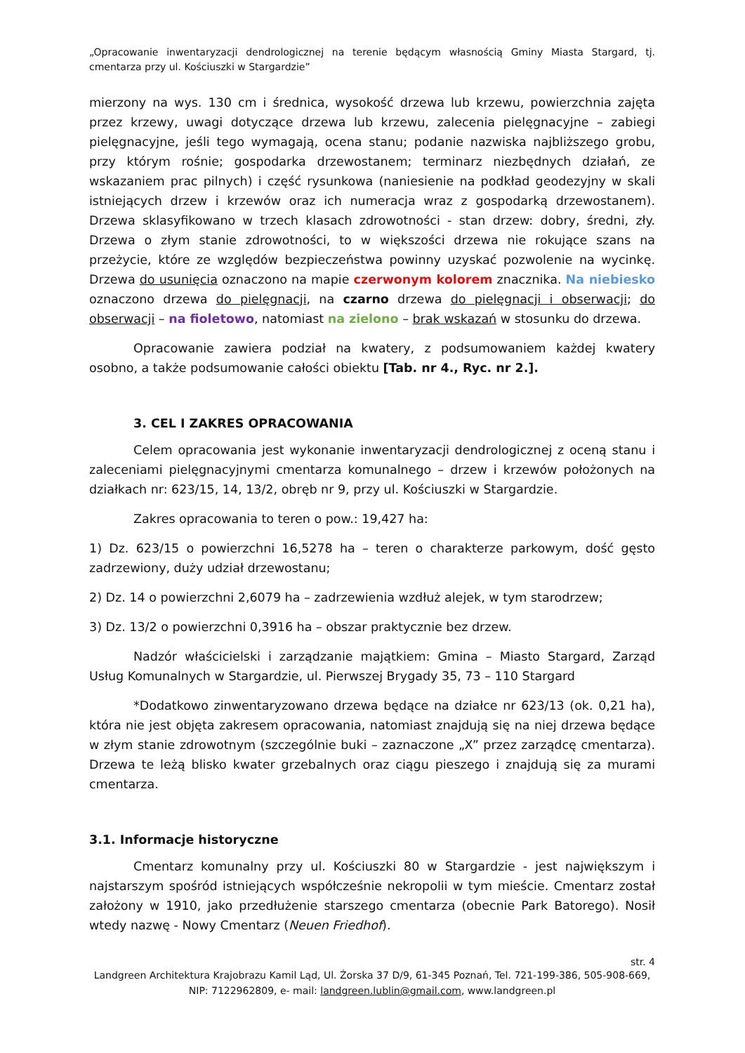„Opracowanie inwentaryzacji dendrologicznej na terenie będącym własnością Gminy Miasta Stargard, tj. cmentarza przy ul. Kościuszki w Stargardzie”
mierzony na wys. 130 cm i średnica, wysokość drzewa lub krzewu, powierzchnia zajęta przez krzewy, uwagi dotyczące drzewa lub krzewu, zalecenia pielęgnacyjne – zabiegi pielęgnacyjne, jeśli tego wymagają, ocena stanu; podanie nazwiska najbliższego grobu, przy którym rośnie; gospodarka drzewostanem; terminarz niezbędnych działań, ze wskazaniem prac pilnych) i część rysunkowa (naniesienie na podkład geodezyjny w skali istniejących drzew i krzewów oraz ich numeracja wraz z gospodarką drzewostanem). Drzewa sklasyfikowano w trzech klasach zdrowotności - stan drzew: dobry, średni, zły. Drzewa o złym stanie zdrowotności, to w większości drzewa nie rokujące szans na przeżycie, które ze względów bezpieczeństwa powinny uzyskać pozwolenie na wycinkę. Drzewa do usunięcia oznaczono na mapie czerwonym kolorem znacznika. Na niebiesko oznaczono drzewa do pielęgnacji, na czarno drzewa do pielęgnacji i obserwacji; do obserwacji – na fioletowo, natomiast na zielono – brak wskazań w stosunku do drzewa.
Opracowanie zawiera podział na kwatery, z podsumowaniem każdej kwatery osobno, a także podsumowanie całości obiektu [Tab. nr 4., Ryc. nr 2.].
3. CEL I ZAKRES OPRACOWANIA
Celem opracowania jest wykonanie inwentaryzacji dendrologicznej z oceną stanu i zaleceniami pielęgnacyjnymi cmentarza komunalnego – drzew i krzewów położonych na działkach nr: 623/15, 14, 13/2, obręb nr 9, przy ul. Kościuszki w Stargardzie.
Zakres opracowania to teren o pow.: 19,427 ha:
1) Dz. 623/15 o powierzchni 16,5278 ha – teren o charakterze parkowym, dość gęsto zadrzewiony, duży udział drzewostanu;
2) Dz. 14 o powierzchni 2,6079 ha – zadrzewienia wzdłuż alejek, w tym starodrzew;
3) Dz. 13/2 o powierzchni 0,3916 ha – obszar praktycznie bez drzew.
Nadzór właścicielski i zarządzanie majątkiem: Gmina – Miasto Stargard, Zarząd Usług Komunalnych w Stargardzie, ul. Pierwszej Brygady 35, 73 – 110 Stargard
*Dodatkowo zinwentaryzowano drzewa będące na działce nr 623/13 (ok. 0,21 ha), która nie jest objęta zakresem opracowania, natomiast znajdują się na niej drzewa będące w złym stanie zdrowotnym (szczególnie buki – zaznaczone „X” przez zarządcę cmentarza). Drzewa te leżą blisko kwater grzebalnych oraz ciągu pieszego i znajdują się za murami cmentarza.
3.1. Informacje historyczne
Cmentarz komunalny przy ul. Kościuszki 80 w Stargardzie - jest największym i najstarszym spośród istniejących współcześnie nekropolii w tym mieście. Cmentarz został założony w 1910, jako przedłużenie starszego cmentarza (obecnie Park Batorego). Nosił wtedy nazwę - Nowy Cmentarz (Neuen Friedhof).
str. 4
Landgreen Architektura Krajobrazu Kamil Ląd, Ul. Żorska 37 D/9, 61-345 Poznań, Tel. 721-199-386, 505-908-669, NIP: 7122962809, e- mail: landgreen.lublin@gmail.com, www.landgreen.pl